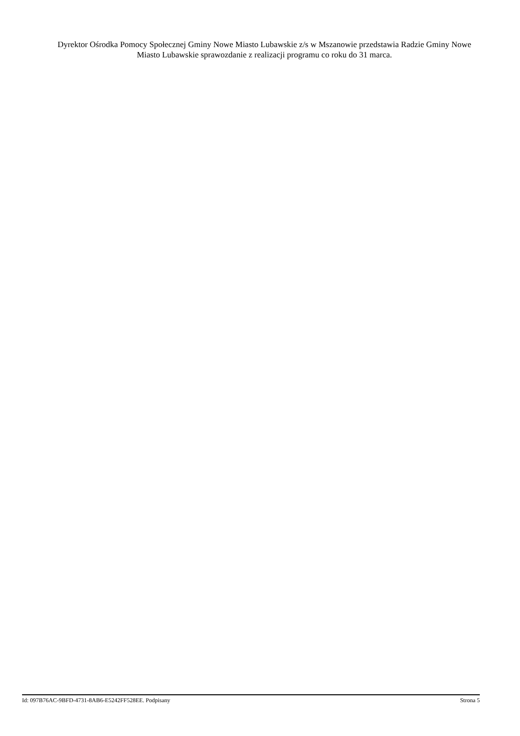Dyrektor Ośrodka Pomocy Społecznej Gminy Nowe Miasto Lubawskie z/s w Mszanowie przedstawia Radzie Gminy Nowe Miasto Lubawskie sprawozdanie z realizacji programu co roku do 31 marca.
Id: 097B76AC-9BFD-4731-8AB6-E5242FF528EE. Podpisany Strona 5